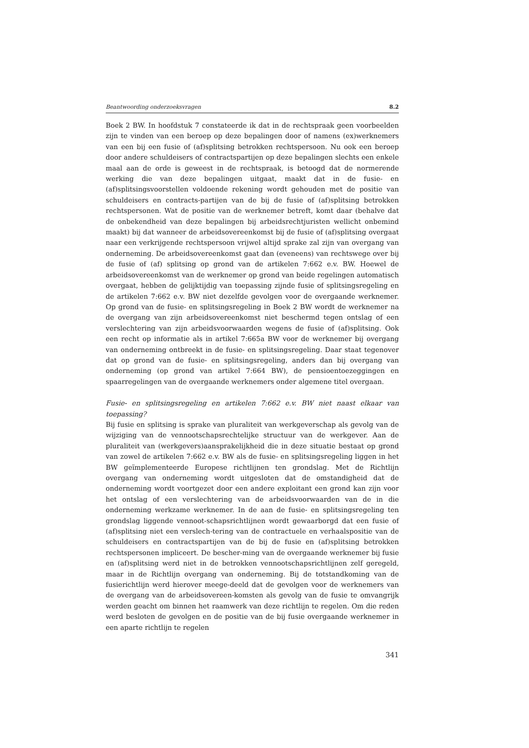Beantwoording onderzoeksvragen 8.2
Boek 2 BW. In hoofdstuk 7 constateerde ik dat in de rechtspraak geen voorbeelden zijn te vinden van een beroep op deze bepalingen door of namens (ex)werknemers van een bij een fusie of (af)splitsing betrokken rechtspersoon. Nu ook een beroep door andere schuldeisers of contractspartijen op deze bepalingen slechts een enkele maal aan de orde is geweest in de rechtspraak, is betoogd dat de normerende werking die van deze bepalingen uitgaat, maakt dat in de fusie- en (af)splitsingsvoorstellen voldoende rekening wordt gehouden met de positie van schuldeisers en contracts-partijen van de bij de fusie of (af)splitsing betrokken rechtspersonen. Wat de positie van de werknemer betreft, komt daar (behalve dat de onbekendheid van deze bepalingen bij arbeidsrechtjuristen wellicht onbemind maakt) bij dat wanneer de arbeidsovereenkomst bij de fusie of (af)splitsing overgaat naar een verkrijgende rechtspersoon vrijwel altijd sprake zal zijn van overgang van onderneming. De arbeidsovereenkomst gaat dan (eveneens) van rechtswege over bij de fusie of (af) splitsing op grond van de artikelen 7:662 e.v. BW. Hoewel de arbeidsovereenkomst van de werknemer op grond van beide regelingen automatisch overgaat, hebben de gelijktijdig van toepassing zijnde fusie of splitsingsregeling en de artikelen 7:662 e.v. BW niet dezelfde gevolgen voor de overgaande werknemer. Op grond van de fusie- en splitsingsregeling in Boek 2 BW wordt de werknemer na de overgang van zijn arbeidsovereenkomst niet beschermd tegen ontslag of een verslechtering van zijn arbeidsvoorwaarden wegens de fusie of (af)splitsing. Ook een recht op informatie als in artikel 7:665a BW voor de werknemer bij overgang van onderneming ontbreekt in de fusie- en splitsingsregeling. Daar staat tegenover dat op grond van de fusie- en splitsingsregeling, anders dan bij overgang van onderneming (op grond van artikel 7:664 BW), de pensioentoezeggingen en spaarregelingen van de overgaande werknemers onder algemene titel overgaan.
Fusie- en splitsingsregeling en artikelen 7:662 e.v. BW niet naast elkaar van toepassing?
Bij fusie en splitsing is sprake van pluraliteit van werkgeverschap als gevolg van de wijziging van de vennootschapsrechtelijke structuur van de werkgever. Aan de pluraliteit van (werkgevers)aansprakelijkheid die in deze situatie bestaat op grond van zowel de artikelen 7:662 e.v. BW als de fusie- en splitsingsregeling liggen in het BW geïmplementeerde Europese richtlijnen ten grondslag. Met de Richtlijn overgang van onderneming wordt uitgesloten dat de omstandigheid dat de onderneming wordt voortgezet door een andere exploitant een grond kan zijn voor het ontslag of een verslechtering van de arbeidsvoorwaarden van de in die onderneming werkzame werknemer. In de aan de fusie- en splitsingsregeling ten grondslag liggende vennoot-schapsrichtlijnen wordt gewaarborgd dat een fusie of (af)splitsing niet een verslech-tering van de contractuele en verhaalspositie van de schuldeisers en contractspartijen van de bij de fusie en (af)splitsing betrokken rechtspersonen impliceert. De bescher-ming van de overgaande werknemer bij fusie en (af)splitsing werd niet in de betrokken vennootschapsrichtlijnen zelf geregeld, maar in de Richtlijn overgang van onderneming. Bij de totstandkoming van de fusierichtlijn werd hierover meege-deeld dat de gevolgen voor de werknemers van de overgang van de arbeidsovereen-komsten als gevolg van de fusie te omvangrijk werden geacht om binnen het raamwerk van deze richtlijn te regelen. Om die reden werd besloten de gevolgen en de positie van de bij fusie overgaande werknemer in een aparte richtlijn te regelen
341